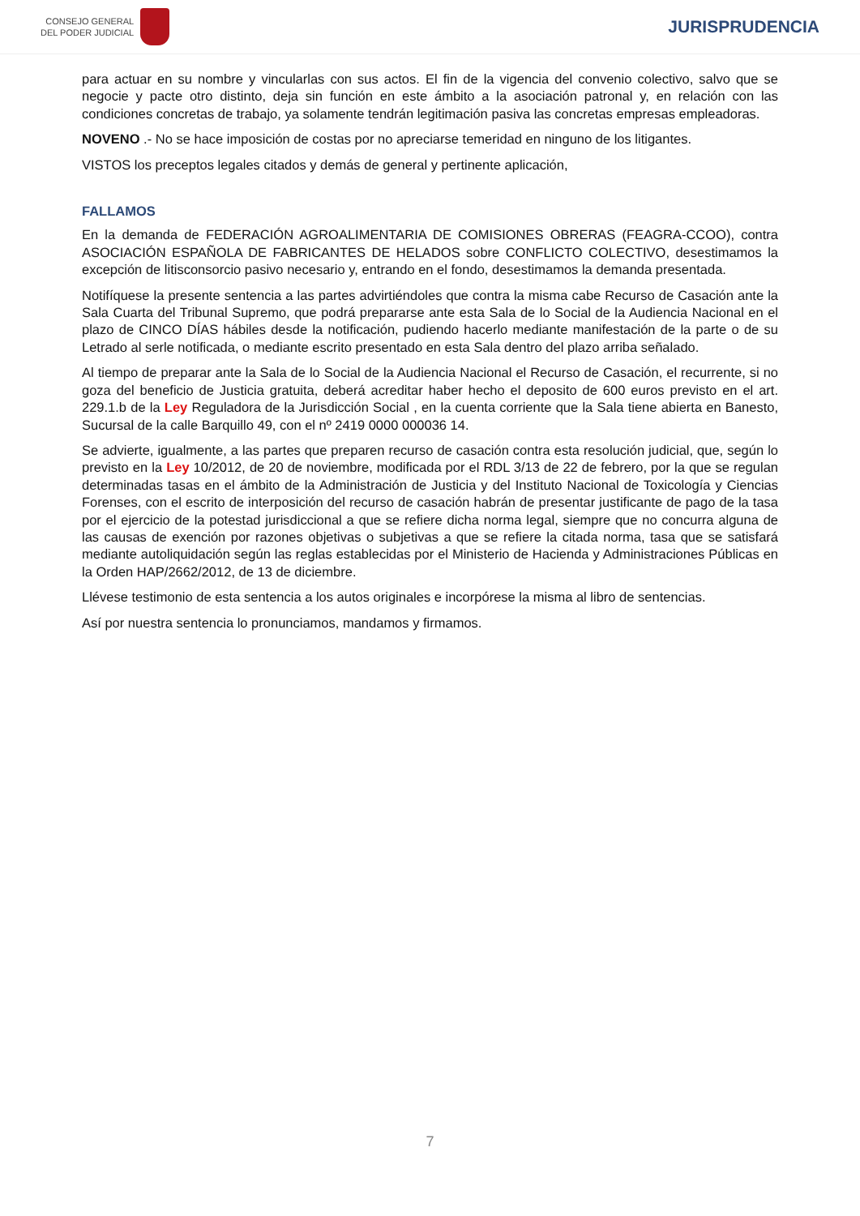CONSEJO GENERAL
DEL PODER JUDICIAL
JURISPRUDENCIA
para actuar en su nombre y vincularlas con sus actos. El fin de la vigencia del convenio colectivo, salvo que se negocie y pacte otro distinto, deja sin función en este ámbito a la asociación patronal y, en relación con las condiciones concretas de trabajo, ya solamente tendrán legitimación pasiva las concretas empresas empleadoras.
NOVENO .- No se hace imposición de costas por no apreciarse temeridad en ninguno de los litigantes.
VISTOS los preceptos legales citados y demás de general y pertinente aplicación,
FALLAMOS
En la demanda de FEDERACIÓN AGROALIMENTARIA DE COMISIONES OBRERAS (FEAGRA-CCOO), contra ASOCIACIÓN ESPAÑOLA DE FABRICANTES DE HELADOS sobre CONFLICTO COLECTIVO, desestimamos la excepción de litisconsorcio pasivo necesario y, entrando en el fondo, desestimamos la demanda presentada.
Notifíquese la presente sentencia a las partes advirtiéndoles que contra la misma cabe Recurso de Casación ante la Sala Cuarta del Tribunal Supremo, que podrá prepararse ante esta Sala de lo Social de la Audiencia Nacional en el plazo de CINCO DÍAS hábiles desde la notificación, pudiendo hacerlo mediante manifestación de la parte o de su Letrado al serle notificada, o mediante escrito presentado en esta Sala dentro del plazo arriba señalado.
Al tiempo de preparar ante la Sala de lo Social de la Audiencia Nacional el Recurso de Casación, el recurrente, si no goza del beneficio de Justicia gratuita, deberá acreditar haber hecho el deposito de 600 euros previsto en el art. 229.1.b de la Ley Reguladora de la Jurisdicción Social , en la cuenta corriente que la Sala tiene abierta en Banesto, Sucursal de la calle Barquillo 49, con el nº 2419 0000 000036 14.
Se advierte, igualmente, a las partes que preparen recurso de casación contra esta resolución judicial, que, según lo previsto en la Ley 10/2012, de 20 de noviembre, modificada por el RDL 3/13 de 22 de febrero, por la que se regulan determinadas tasas en el ámbito de la Administración de Justicia y del Instituto Nacional de Toxicología y Ciencias Forenses, con el escrito de interposición del recurso de casación habrán de presentar justificante de pago de la tasa por el ejercicio de la potestad jurisdiccional a que se refiere dicha norma legal, siempre que no concurra alguna de las causas de exención por razones objetivas o subjetivas a que se refiere la citada norma, tasa que se satisfará mediante autoliquidación según las reglas establecidas por el Ministerio de Hacienda y Administraciones Públicas en la Orden HAP/2662/2012, de 13 de diciembre.
Llévese testimonio de esta sentencia a los autos originales e incorpórese la misma al libro de sentencias.
Así por nuestra sentencia lo pronunciamos, mandamos y firmamos.
7